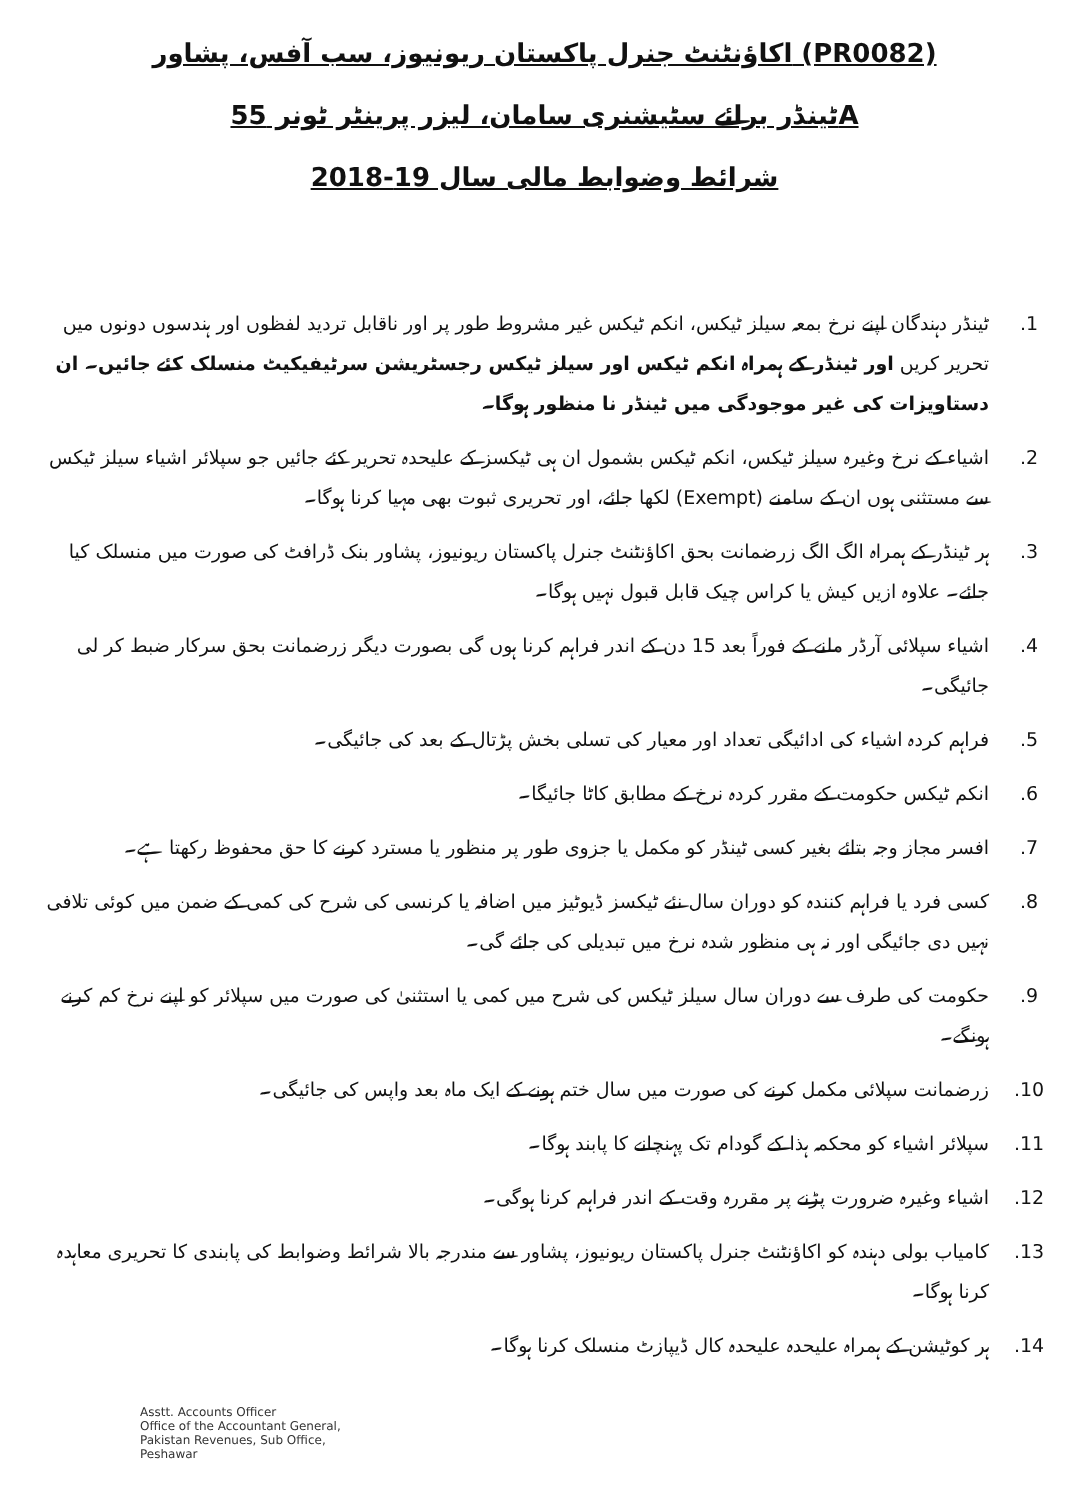اکاؤنٹنٹ جنرل پاکستان ریونیوز، سب آفس، پشاور (PR0082)
ٹینڈر برائے سٹیشنری سامان، لیزر پرینٹر ٹونر 55A
شرائط وضوابط مالی سال 19-2018
.1 ٹینڈر دہندگان اپنے نرخ بمعہ سیلز ٹیکس، انکم ٹیکس غیر مشروط طور پر اور ناقابل تردید لفظوں اور ہندسوں دونوں میں تحریر کریں اور ٹینڈر کے ہمراہ انکم ٹیکس اور سیلز ٹیکس رجسٹریشن سرٹیفیکیٹ منسلک کئے جائیں۔ ان دستاویزات کی غیر موجودگی میں ٹینڈر نا منظور ہوگا۔
.2 اشیاء کے نرخ وغیرہ سیلز ٹیکس، انکم ٹیکس بشمول ان ہی ٹیکسز کے علیحدہ تحریر کئے جائیں جو سپلائر اشیاء سیلز ٹیکس سے مستثنی ہوں ان کے سامنے (Exempt) لکھا جائے، اور تحریری ثبوت بھی مہیا کرنا ہوگا۔
.3 ہر ٹینڈر کے ہمراہ الگ الگ زرضمانت بحق اکاؤنٹنٹ جنرل پاکستان ریونیوز، پشاور بنک ڈرافٹ کی صورت میں منسلک کیا جائے۔ علاوہ ازیں کیش یا کراس چیک قابل قبول نہیں ہوگا۔
.4 اشیاء سپلائی آرڈر ملنے کے فوراً بعد 15 دن کے اندر فراہم کرنا ہوں گی بصورت دیگر زرضمانت بحق سرکار ضبط کر لی جائیگی۔
.5 فراہم کردہ اشیاء کی ادائیگی تعداد اور معیار کی تسلی بخش پڑتال کے بعد کی جائیگی۔
.6 انکم ٹیکس حکومت کے مقرر کردہ نرخ کے مطابق کاٹا جائیگا۔
.7 افسر مجاز وجہ بتائے بغیر کسی ٹینڈر کو مکمل یا جزوی طور پر منظور یا مسترد کرنے کا حق محفوظ رکھتا ہے۔
.8 کسی فرد یا فراہم کنندہ کو دوران سال نئے ٹیکسز ڈیوٹیز میں اضافہ یا کرنسی کی شرح کی کمی کے ضمن میں کوئی تلافی نہیں دی جائیگی اور نہ ہی منظور شدہ نرخ میں تبدیلی کی جائے گی۔
.9 حکومت کی طرف سے دوران سال سیلز ٹیکس کی شرح میں کمی یا استثنیٰ کی صورت میں سپلائر کو اپنے نرخ کم کرنے ہونگے۔
.10 زرضمانت سپلائی مکمل کرنے کی صورت میں سال ختم ہونے کے ایک ماہ بعد واپس کی جائیگی۔
.11 سپلائر اشیاء کو محکمہ ہذا کے گودام تک پہنچانے کا پابند ہوگا۔
.12 اشیاء وغیرہ ضرورت پڑنے پر مقررہ وقت کے اندر فراہم کرنا ہوگی۔
.13 کامیاب بولی دہندہ کو اکاؤنٹنٹ جنرل پاکستان ریونیوز، پشاور سے مندرجہ بالا شرائط وضوابط کی پابندی کا تحریری معاہدہ کرنا ہوگا۔
.14 ہر کوٹیشن کے ہمراہ علیحدہ علیحدہ کال ڈیپازٹ منسلک کرنا ہوگا۔
Asstt. Accounts Officer
Office of the Accountant General,
Pakistan Revenues, Sub Office,
Peshawar